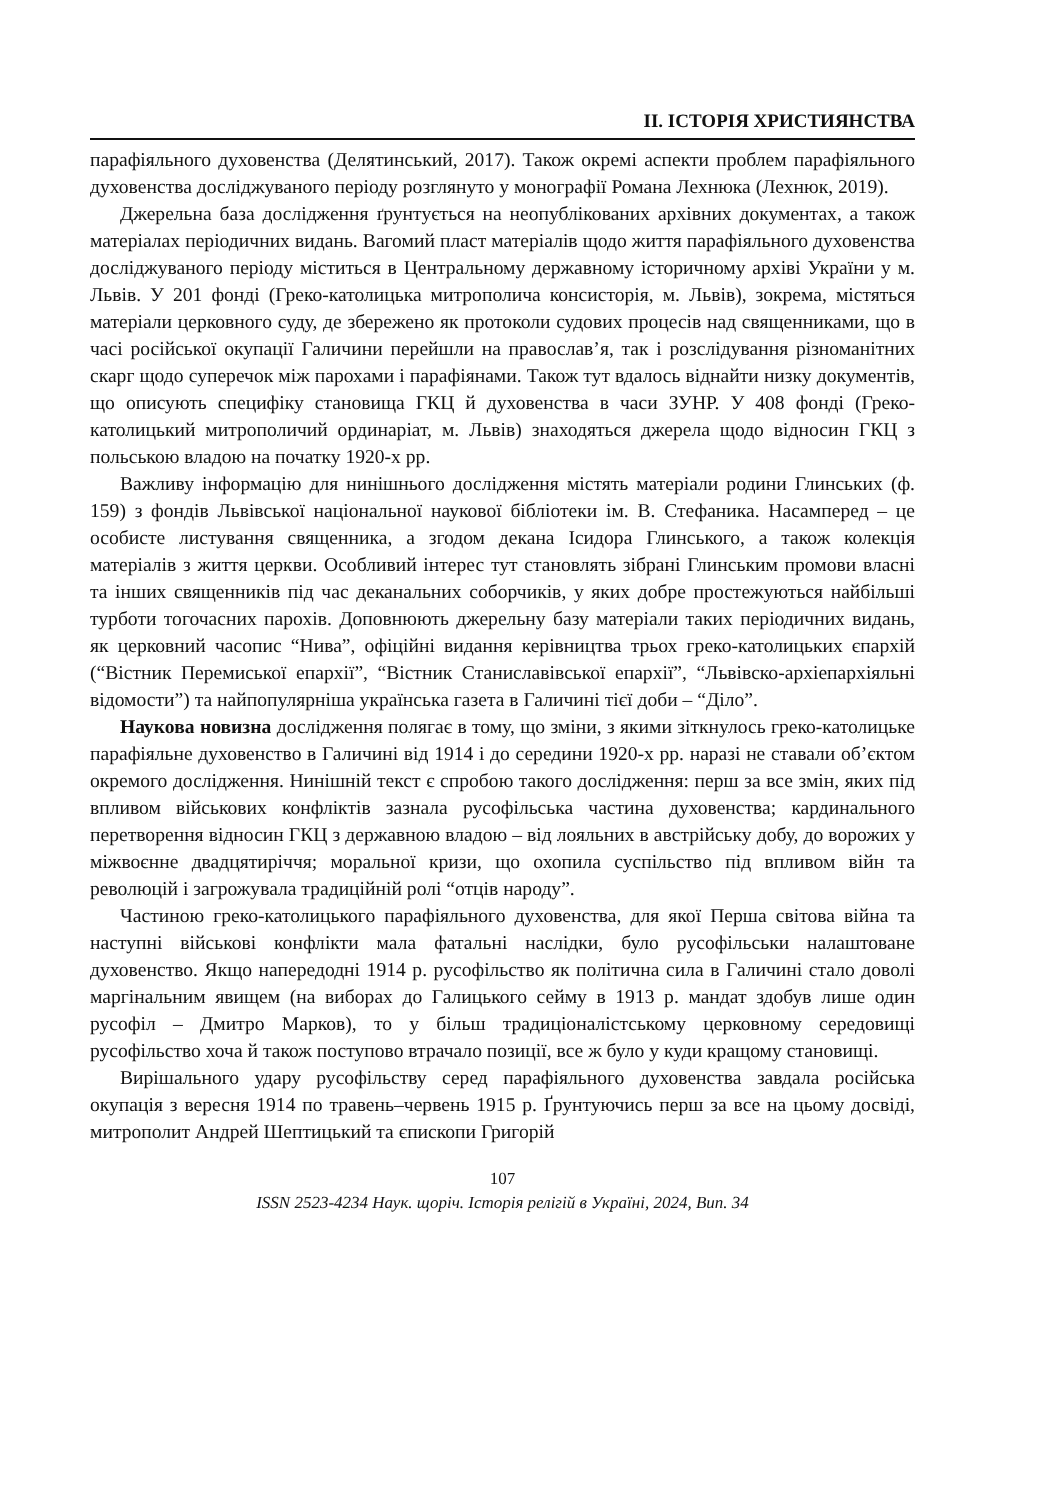ІІ. ІСТОРІЯ ХРИСТИЯНСТВА
парафіяльного духовенства (Делятинський, 2017). Також окремі аспекти проблем парафіяльного духовенства досліджуваного періоду розглянуто у монографії Романа Лехнюка (Лехнюк, 2019).
Джерельна база дослідження ґрунтується на неопублікованих архівних документах, а також матеріалах періодичних видань. Вагомий пласт матеріалів щодо життя парафіяльного духовенства досліджуваного періоду міститься в Центральному державному історичному архіві України у м. Львів. У 201 фонді (Греко-католицька митрополича консисторія, м. Львів), зокрема, містяться матеріали церковного суду, де збережено як протоколи судових процесів над священниками, що в часі російської окупації Галичини перейшли на православ’я, так і розслідування різноманітних скарг щодо суперечок між парохами і парафіянами. Також тут вдалось віднайти низку документів, що описують специфіку становища ГКЦ й духовенства в часи ЗУНР. У 408 фонді (Греко-католицький митрополичий ординаріат, м. Львів) знаходяться джерела щодо відносин ГКЦ з польською владою на початку 1920-х рр.
Важливу інформацію для нинішнього дослідження містять матеріали родини Глинських (ф. 159) з фондів Львівської національної наукової бібліотеки ім. В. Стефаника. Насамперед – це особисте листування священника, а згодом декана Ісидора Глинського, а також колекція матеріалів з життя церкви. Особливий інтерес тут становлять зібрані Глинським промови власні та інших священників під час деканальних соборчиків, у яких добре простежуються найбільші турботи тогочасних парохів. Доповнюють джерельну базу матеріали таких періодичних видань, як церковний часопис “Нива”, офіційні видання керівництва трьох греко-католицьких єпархій (“Вістник Перемиської епархії”, “Вістник Станиславівської епархії”, “Львівско-архіепархіяльні відомости”) та найпопулярніша українська газета в Галичині тієї доби – “Діло”.
Наукова новизна дослідження полягає в тому, що зміни, з якими зіткнулось греко-католицьке парафіяльне духовенство в Галичині від 1914 і до середини 1920-х рр. наразі не ставали об’єктом окремого дослідження. Нинішній текст є спробою такого дослідження: перш за все змін, яких під впливом військових конфліктів зазнала русофільська частина духовенства; кардинального перетворення відносин ГКЦ з державною владою – від лояльних в австрійську добу, до ворожих у міжвоєнне двадцятиріччя; моральної кризи, що охопила суспільство під впливом війн та революцій і загрожувала традиційній ролі “отців народу”.
Частиною греко-католицького парафіяльного духовенства, для якої Перша світова війна та наступні військові конфлікти мала фатальні наслідки, було русофільськи налаштоване духовенство. Якщо напередодні 1914 р. русофільство як політична сила в Галичині стало доволі маргінальним явищем (на виборах до Галицького сейму в 1913 р. мандат здобув лише один русофіл – Дмитро Марков), то у більш традиціоналістському церковному середовищі русофільство хоча й також поступово втрачало позиції, все ж було у куди кращому становищі.
Вирішального удару русофільству серед парафіяльного духовенства завдала російська окупація з вересня 1914 по травень–червень 1915 р. Ґрунтуючись перш за все на цьому досвіді, митрополит Андрей Шептицький та єпископи Григорій
107
ISSN 2523-4234 Наук. щоріч. Історія релігій в Україні, 2024, Вип. 34